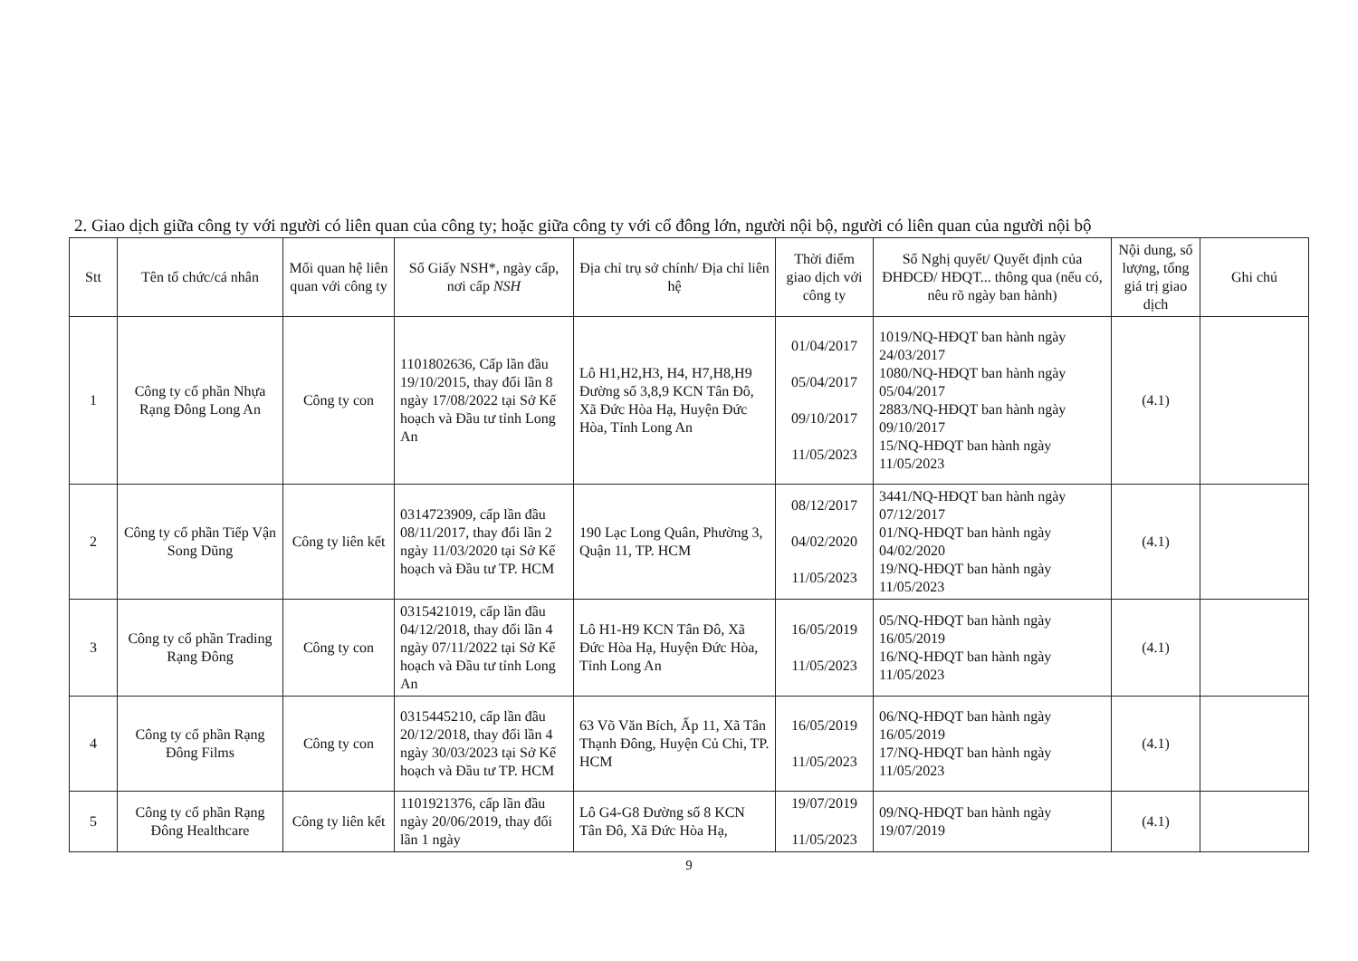2. Giao dịch giữa công ty với người có liên quan của công ty; hoặc giữa công ty với cổ đông lớn, người nội bộ, người có liên quan của người nội bộ
| Stt | Tên tổ chức/cá nhân | Mối quan hệ liên quan với công ty | Số Giấy NSH*, ngày cấp, nơi cấp NSH | Địa chỉ trụ sở chính/ Địa chỉ liên hệ | Thời điểm giao dịch với công ty | Số Nghị quyết/ Quyết định của ĐHĐCĐ/ HĐQT... thông qua (nếu có, nêu rõ ngày ban hành) | Nội dung, số lượng, tổng giá trị giao dịch | Ghi chú |
| --- | --- | --- | --- | --- | --- | --- | --- | --- |
| 1 | Công ty cổ phần Nhựa Rạng Đông Long An | Công ty con | 1101802636, Cấp lần đầu 19/10/2015, thay đổi lần 8 ngày 17/08/2022 tại Sở Kế hoạch và Đầu tư tỉnh Long An | Lô H1,H2,H3, H4, H7,H8,H9 Đường số 3,8,9 KCN Tân Đô, Xã Đức Hòa Hạ, Huyện Đức Hòa, Tỉnh Long An | 01/04/2017 05/04/2017 09/10/2017 11/05/2023 | 1019/NQ-HĐQT ban hành ngày 24/03/2017 1080/NQ-HĐQT ban hành ngày 05/04/2017 2883/NQ-HĐQT ban hành ngày 09/10/2017 15/NQ-HĐQT ban hành ngày 11/05/2023 | (4.1) | |
| 2 | Công ty cổ phần Tiếp Vận Song Dũng | Công ty liên kết | 0314723909, cấp lần đầu 08/11/2017, thay đổi lần 2 ngày 11/03/2020 tại Sở Kế hoạch và Đầu tư TP. HCM | 190 Lạc Long Quân, Phường 3, Quận 11, TP. HCM | 08/12/2017 04/02/2020 11/05/2023 | 3441/NQ-HĐQT ban hành ngày 07/12/2017 01/NQ-HĐQT ban hành ngày 04/02/2020 19/NQ-HĐQT ban hành ngày 11/05/2023 | (4.1) | |
| 3 | Công ty cổ phần Trading Rạng Đông | Công ty con | 0315421019, cấp lần đầu 04/12/2018, thay đổi lần 4 ngày 07/11/2022 tại Sở Kế hoạch và Đầu tư tỉnh Long An | Lô H1-H9 KCN Tân Đô, Xã Đức Hòa Hạ, Huyện Đức Hòa, Tỉnh Long An | 16/05/2019 11/05/2023 | 05/NQ-HĐQT ban hành ngày 16/05/2019 16/NQ-HĐQT ban hành ngày 11/05/2023 | (4.1) | |
| 4 | Công ty cổ phần Rạng Đông Films | Công ty con | 0315445210, cấp lần đầu 20/12/2018, thay đổi lần 4 ngày 30/03/2023 tại Sở Kế hoạch và Đầu tư TP. HCM | 63 Võ Văn Bích, Ấp 11, Xã Tân Thạnh Đông, Huyện Củ Chi, TP. HCM | 16/05/2019 11/05/2023 | 06/NQ-HĐQT ban hành ngày 16/05/2019 17/NQ-HĐQT ban hành ngày 11/05/2023 | (4.1) | |
| 5 | Công ty cổ phần Rạng Đông Healthcare | Công ty liên kết | 1101921376, cấp lần đầu ngày 20/06/2019, thay đổi lần 1 ngày | Lô G4-G8 Đường số 8 KCN Tân Đô, Xã Đức Hòa Hạ, | 19/07/2019 11/05/2023 | 09/NQ-HĐQT ban hành ngày 19/07/2019 | (4.1) | |
9